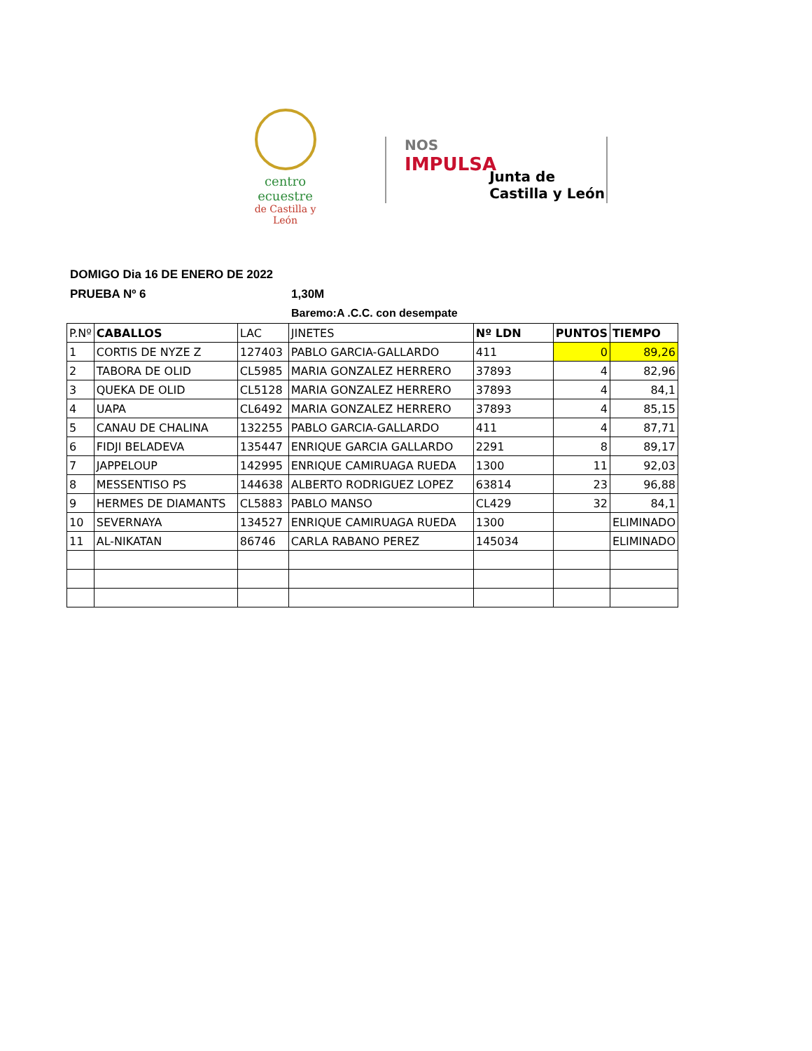centro ecuestre
de Castilla y León
NOS
IMPULSA
Junta de
Castilla y León
DOMIGO Dia 16 DE ENERO DE 2022
PRUEBA Nº 6 1,30M
Baremo:A .C.C. con desempate
| P.Nº | CABALLOS | LAC | JINETES | Nº LDN | PUNTOS | TIEMPO |
| --- | --- | --- | --- | --- | --- | --- |
| 1 | CORTIS DE NYZE Z | 127403 | PABLO GARCIA-GALLARDO | 411 | 0 | 89,26 |
| 2 | TABORA DE OLID | CL5985 | MARIA GONZALEZ HERRERO | 37893 | 4 | 82,96 |
| 3 | QUEKA DE OLID | CL5128 | MARIA GONZALEZ HERRERO | 37893 | 4 | 84,1 |
| 4 | UAPA | CL6492 | MARIA GONZALEZ HERRERO | 37893 | 4 | 85,15 |
| 5 | CANAU DE CHALINA | 132255 | PABLO GARCIA-GALLARDO | 411 | 4 | 87,71 |
| 6 | FIDJI BELADEVA | 135447 | ENRIQUE GARCIA GALLARDO | 2291 | 8 | 89,17 |
| 7 | JAPPELOUP | 142995 | ENRIQUE CAMIRUAGA RUEDA | 1300 | 11 | 92,03 |
| 8 | MESSENTISO PS | 144638 | ALBERTO RODRIGUEZ LOPEZ | 63814 | 23 | 96,88 |
| 9 | HERMES DE DIAMANTS | CL5883 | PABLO MANSO | CL429 | 32 | 84,1 |
| 10 | SEVERNAYA | 134527 | ENRIQUE CAMIRUAGA RUEDA | 1300 | | ELIMINADO |
| 11 | AL-NIKATAN | 86746 | CARLA RABANO PEREZ | 145034 | | ELIMINADO |